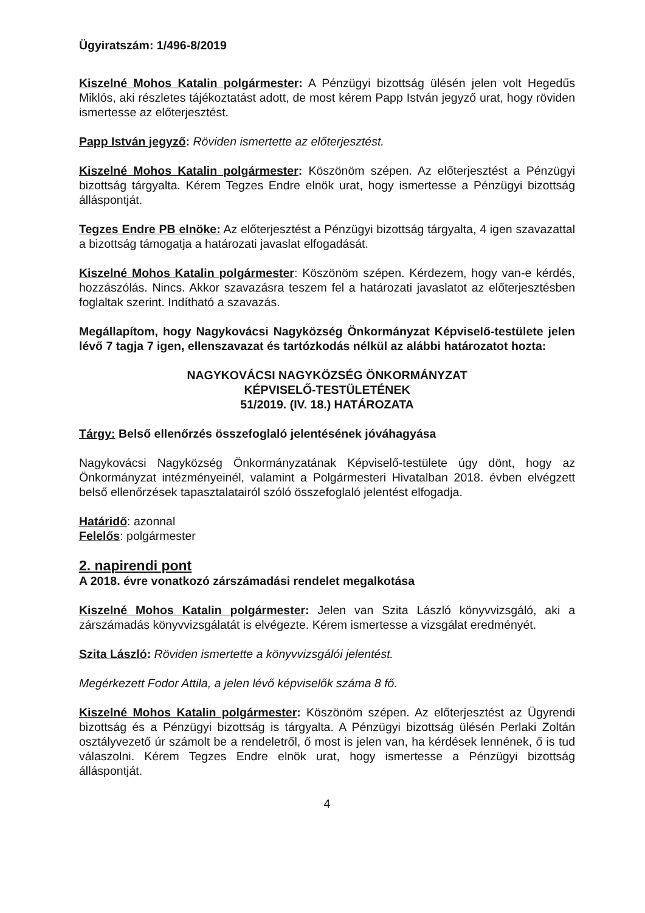Ügyiratszám: 1/496-8/2019
Kiszelné Mohos Katalin polgármester: A Pénzügyi bizottság ülésén jelen volt Hegedűs Miklós, aki részletes tájékoztatást adott, de most kérem Papp István jegyző urat, hogy röviden ismertesse az előterjesztést.
Papp István jegyző: Röviden ismertette az előterjesztést.
Kiszelné Mohos Katalin polgármester: Köszönöm szépen. Az előterjesztést a Pénzügyi bizottság tárgyalta. Kérem Tegzes Endre elnök urat, hogy ismertesse a Pénzügyi bizottság álláspontját.
Tegzes Endre PB elnöke: Az előterjesztést a Pénzügyi bizottság tárgyalta, 4 igen szavazattal a bizottság támogatja a határozati javaslat elfogadását.
Kiszelné Mohos Katalin polgármester: Köszönöm szépen. Kérdezem, hogy van-e kérdés, hozzászólás. Nincs. Akkor szavazásra teszem fel a határozati javaslatot az előterjesztésben foglaltak szerint. Indítható a szavazás.
Megállapítom, hogy Nagykovácsi Nagyközség Önkormányzat Képviselő-testülete jelen lévő 7 tagja 7 igen, ellenszavazat és tartózkodás nélkül az alábbi határozatot hozta:
NAGYKOVÁCSI NAGYKÖZSÉG ÖNKORMÁNYZAT
KÉPVISELŐ-TESTÜLETÉNEK
51/2019. (IV. 18.) HATÁROZATA
Tárgy: Belső ellenőrzés összefoglaló jelentésének jóváhagyása
Nagykovácsi Nagyközség Önkormányzatának Képviselő-testülete úgy dönt, hogy az Önkormányzat intézményeinél, valamint a Polgármesteri Hivatalban 2018. évben elvégzett belső ellenőrzések tapasztalatairól szóló összefoglaló jelentést elfogadja.
Határidő: azonnal
Felelős: polgármester
2. napirendi pont
A 2018. évre vonatkozó zárszámadási rendelet megalkotása
Kiszelné Mohos Katalin polgármester: Jelen van Szita László könyvvizsgáló, aki a zárszámadás könyvvizsgálatát is elvégezte. Kérem ismertesse a vizsgálat eredményét.
Szita László: Röviden ismertette a könyvvizsgálói jelentést.
Megérkezett Fodor Attila, a jelen lévő képviselők száma 8 fő.
Kiszelné Mohos Katalin polgármester: Köszönöm szépen. Az előterjesztést az Ügyrendi bizottság és a Pénzügyi bizottság is tárgyalta. A Pénzügyi bizottság ülésén Perlaki Zoltán osztályvezető úr számolt be a rendeletről, ő most is jelen van, ha kérdések lennének, ő is tud válaszolni. Kérem Tegzes Endre elnök urat, hogy ismertesse a Pénzügyi bizottság álláspontját.
4